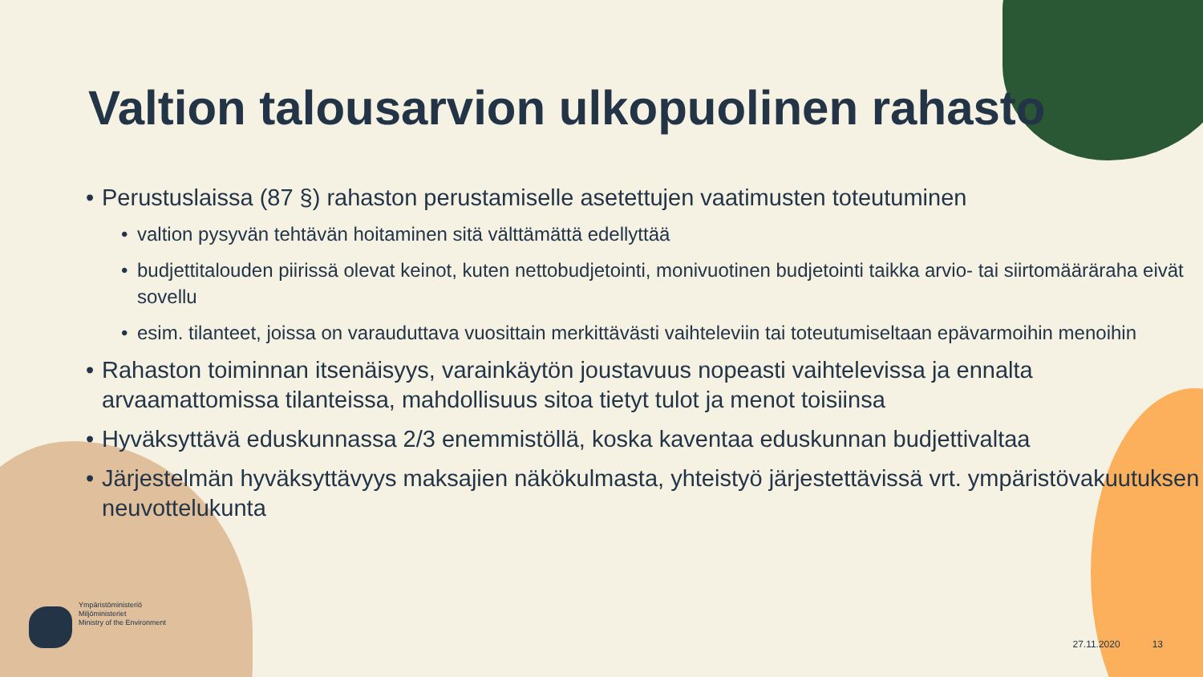Valtion talousarvion ulkopuolinen rahasto
• Perustuslaissa (87 §) rahaston perustamiselle asetettujen vaatimusten toteutuminen
• valtion pysyvän tehtävän hoitaminen sitä välttämättä edellyttää
• budjettitalouden piirissä olevat keinot, kuten nettobudjetointi, monivuotinen budjetointi taikka arvio- tai siirtomääräraha eivät sovellu
• esim. tilanteet, joissa on varauduttava vuosittain merkittävästi vaihteleviin tai toteutumiseltaan epävarmoihin menoihin
• Rahaston toiminnan itsenäisyys, varainkäytön joustavuus nopeasti vaihtelevissa ja ennalta arvaamattomissa tilanteissa, mahdollisuus sitoa tietyt tulot ja menot toisiinsa
• Hyväksyttävä eduskunnassa 2/3 enemmistöllä, koska kaventaa eduskunnan budjettivaltaa
• Järjestelmän hyväksyttävyys maksajien näkökulmasta, yhteistyö järjestettävissä vrt. ympäristövakuutuksen neuvottelukunta
Ympäristöministeriö
Miljöministeriet
Ministry of the Environment
27.11.2020 13